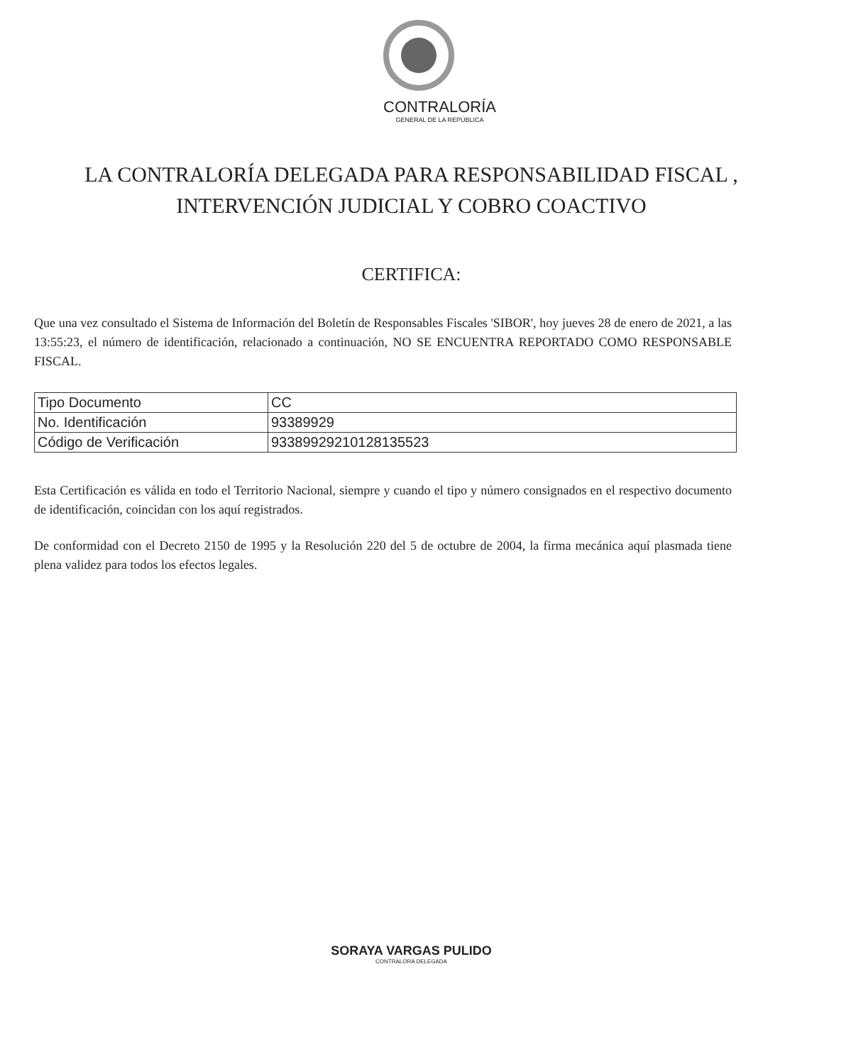CONTRALORÍA
GENERAL DE LA REPÚBLICA
LA CONTRALORÍA DELEGADA PARA RESPONSABILIDAD FISCAL , INTERVENCIÓN JUDICIAL Y COBRO COACTIVO
CERTIFICA:
Que una vez consultado el Sistema de Información del Boletín de Responsables Fiscales 'SIBOR', hoy jueves 28 de enero de 2021, a las 13:55:23, el número de identificación, relacionado a continuación, NO SE ENCUENTRA REPORTADO COMO RESPONSABLE FISCAL.
| Tipo Documento | CC |
| No. Identificación | 93389929 |
| Código de Verificación | 93389929210128135523 |
Esta Certificación es válida en todo el Territorio Nacional, siempre y cuando el tipo y número consignados en el respectivo documento de identificación, coincidan con los aquí registrados.
De conformidad con el Decreto 2150 de 1995 y la Resolución 220 del 5 de octubre de 2004, la firma mecánica aquí plasmada tiene plena validez para todos los efectos legales.
SORAYA VARGAS PULIDO
CONTRALORA DELEGADA